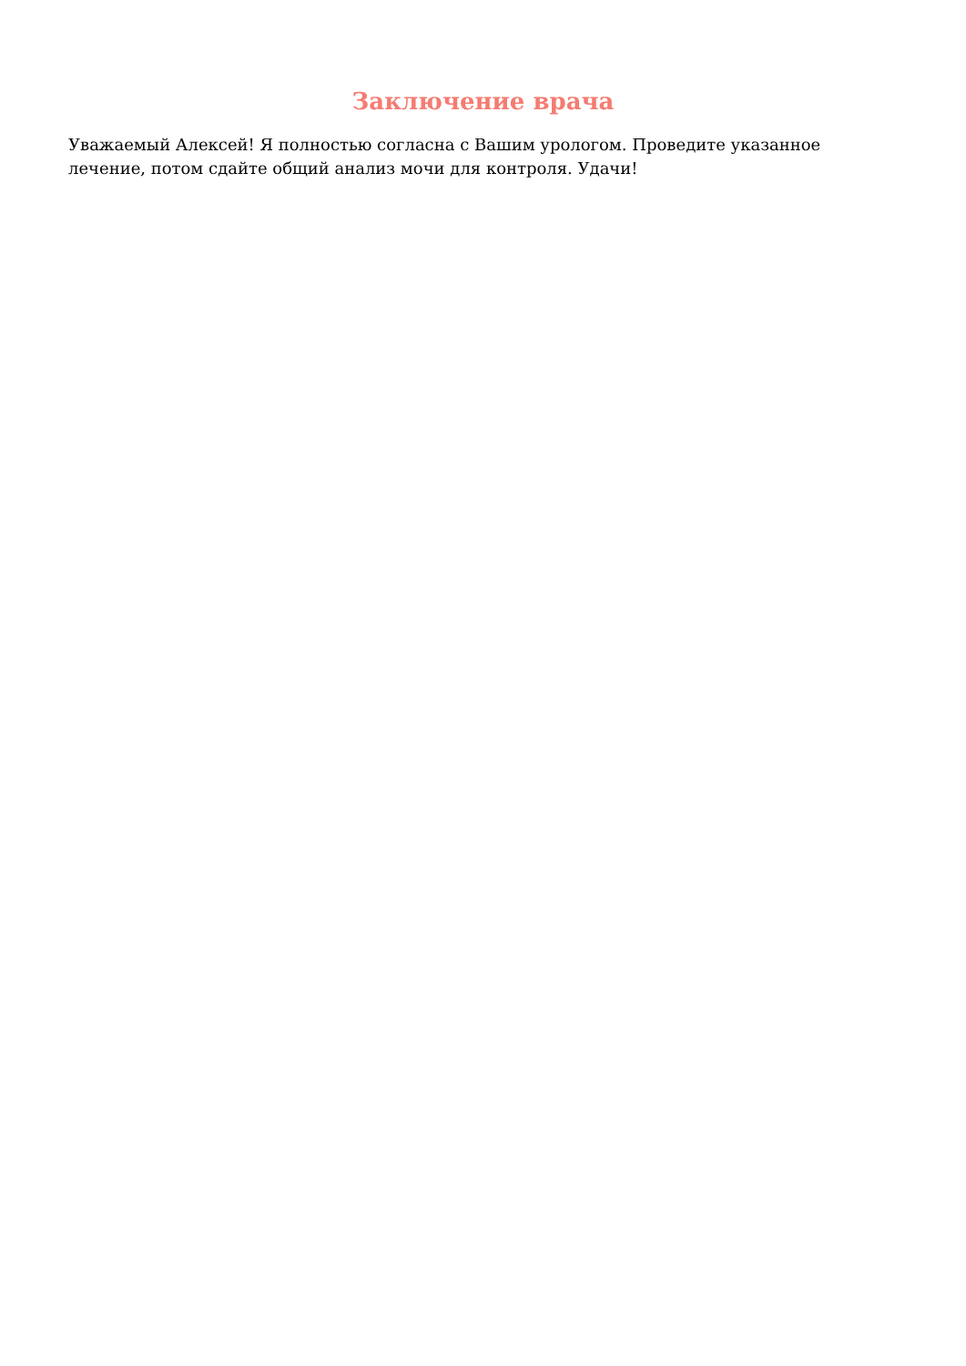Заключение врача
Уважаемый Алексей! Я полностью согласна с Вашим урологом. Проведите указанное лечение, потом сдайте общий анализ мочи для контроля. Удачи!